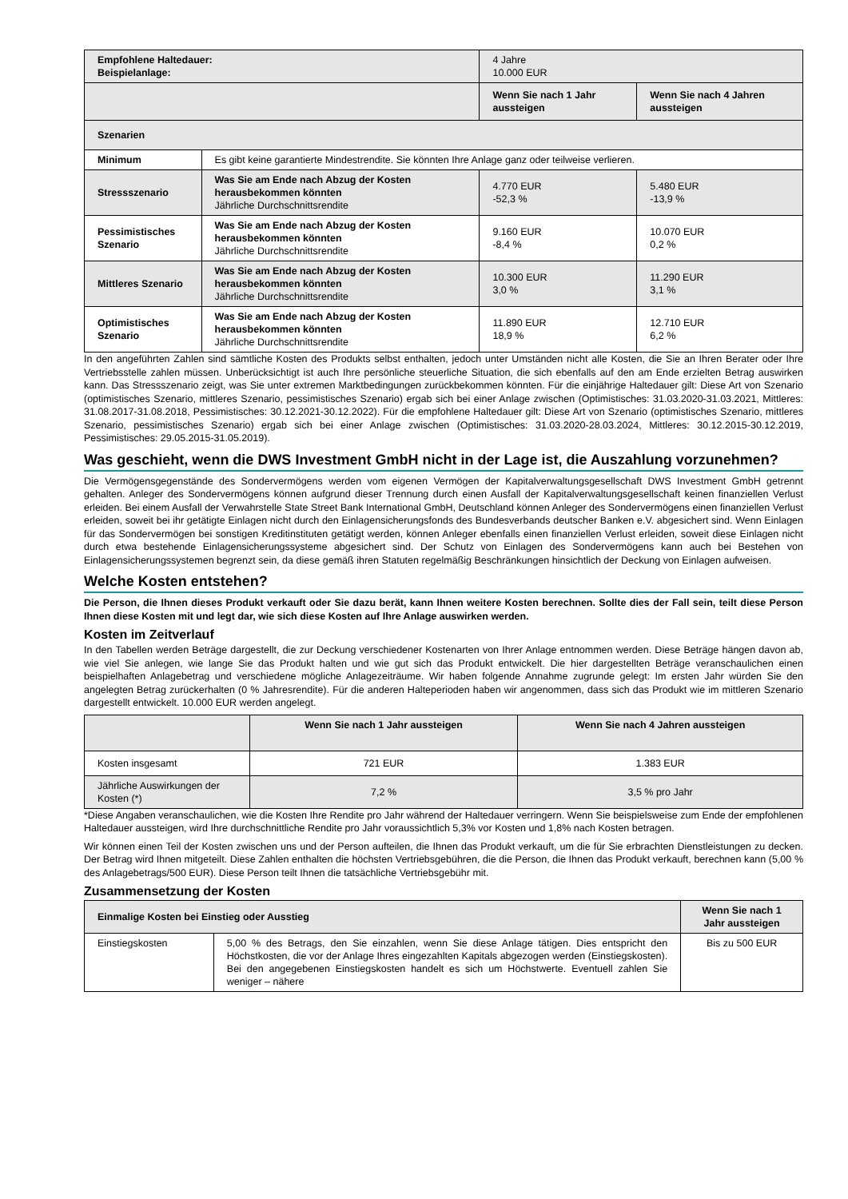| Empfohlene Haltedauer: Beispielanlage: | | 4 Jahre 10.000 EUR | |
| | | Wenn Sie nach 1 Jahr aussteigen | Wenn Sie nach 4 Jahren aussteigen |
| Szenarien | | | |
| Minimum | Es gibt keine garantierte Mindestrendite. Sie könnten Ihre Anlage ganz oder teilweise verlieren. | | |
| Stressszenario | Was Sie am Ende nach Abzug der Kosten herausbekommen könnten Jährliche Durchschnittsrendite | 4.770 EUR -52,3 % | 5.480 EUR -13,9 % |
| Pessimistisches Szenario | Was Sie am Ende nach Abzug der Kosten herausbekommen könnten Jährliche Durchschnittsrendite | 9.160 EUR -8,4 % | 10.070 EUR 0,2 % |
| Mittleres Szenario | Was Sie am Ende nach Abzug der Kosten herausbekommen könnten Jährliche Durchschnittsrendite | 10.300 EUR 3,0 % | 11.290 EUR 3,1 % |
| Optimistisches Szenario | Was Sie am Ende nach Abzug der Kosten herausbekommen könnten Jährliche Durchschnittsrendite | 11.890 EUR 18,9 % | 12.710 EUR 6,2 % |
In den angeführten Zahlen sind sämtliche Kosten des Produkts selbst enthalten, jedoch unter Umständen nicht alle Kosten, die Sie an Ihren Berater oder Ihre Vertriebsstelle zahlen müssen. Unberücksichtigt ist auch Ihre persönliche steuerliche Situation, die sich ebenfalls auf den am Ende erzielten Betrag auswirken kann. Das Stressszenario zeigt, was Sie unter extremen Marktbedingungen zurückbekommen könnten. Für die einjährige Haltedauer gilt: Diese Art von Szenario (optimistisches Szenario, mittleres Szenario, pessimistisches Szenario) ergab sich bei einer Anlage zwischen (Optimistisches: 31.03.2020-31.03.2021, Mittleres: 31.08.2017-31.08.2018, Pessimistisches: 30.12.2021-30.12.2022). Für die empfohlene Haltedauer gilt: Diese Art von Szenario (optimistisches Szenario, mittleres Szenario, pessimistisches Szenario) ergab sich bei einer Anlage zwischen (Optimistisches: 31.03.2020-28.03.2024, Mittleres: 30.12.2015-30.12.2019, Pessimistisches: 29.05.2015-31.05.2019).
Was geschieht, wenn die DWS Investment GmbH nicht in der Lage ist, die Auszahlung vorzunehmen?
Die Vermögensgegenstände des Sondervermögens werden vom eigenen Vermögen der Kapitalverwaltungsgesellschaft DWS Investment GmbH getrennt gehalten. Anleger des Sondervermögens können aufgrund dieser Trennung durch einen Ausfall der Kapitalverwaltungsgesellschaft keinen finanziellen Verlust erleiden. Bei einem Ausfall der Verwahrstelle State Street Bank International GmbH, Deutschland können Anleger des Sondervermögens einen finanziellen Verlust erleiden, soweit bei ihr getätigte Einlagen nicht durch den Einlagensicherungsfonds des Bundesverbands deutscher Banken e.V. abgesichert sind. Wenn Einlagen für das Sondervermögen bei sonstigen Kreditinstituten getätigt werden, können Anleger ebenfalls einen finanziellen Verlust erleiden, soweit diese Einlagen nicht durch etwa bestehende Einlagensicherungssysteme abgesichert sind. Der Schutz von Einlagen des Sondervermögens kann auch bei Bestehen von Einlagensicherungssystemen begrenzt sein, da diese gemäß ihren Statuten regelmäßig Beschränkungen hinsichtlich der Deckung von Einlagen aufweisen.
Welche Kosten entstehen?
Die Person, die Ihnen dieses Produkt verkauft oder Sie dazu berät, kann Ihnen weitere Kosten berechnen. Sollte dies der Fall sein, teilt diese Person Ihnen diese Kosten mit und legt dar, wie sich diese Kosten auf Ihre Anlage auswirken werden.
Kosten im Zeitverlauf
In den Tabellen werden Beträge dargestellt, die zur Deckung verschiedener Kostenarten von Ihrer Anlage entnommen werden. Diese Beträge hängen davon ab, wie viel Sie anlegen, wie lange Sie das Produkt halten und wie gut sich das Produkt entwickelt. Die hier dargestellten Beträge veranschaulichen einen beispielhaften Anlagebetrag und verschiedene mögliche Anlagezeiträume. Wir haben folgende Annahme zugrunde gelegt: Im ersten Jahr würden Sie den angelegten Betrag zurückerhalten (0 % Jahresrendite). Für die anderen Halteperioden haben wir angenommen, dass sich das Produkt wie im mittleren Szenario dargestellt entwickelt. 10.000 EUR werden angelegt.
| | Wenn Sie nach 1 Jahr aussteigen | Wenn Sie nach 4 Jahren aussteigen |
| --- | --- | --- |
| Kosten insgesamt | 721 EUR | 1.383 EUR |
| Jährliche Auswirkungen der Kosten (*) | 7,2 % | 3,5 % pro Jahr |
*Diese Angaben veranschaulichen, wie die Kosten Ihre Rendite pro Jahr während der Haltedauer verringern. Wenn Sie beispielsweise zum Ende der empfohlenen Haltedauer aussteigen, wird Ihre durchschnittliche Rendite pro Jahr voraussichtlich 5,3% vor Kosten und 1,8% nach Kosten betragen.
Wir können einen Teil der Kosten zwischen uns und der Person aufteilen, die Ihnen das Produkt verkauft, um die für Sie erbrachten Dienstleistungen zu decken. Der Betrag wird Ihnen mitgeteilt. Diese Zahlen enthalten die höchsten Vertriebsgebühren, die die Person, die Ihnen das Produkt verkauft, berechnen kann (5,00 % des Anlagebetrags/500 EUR). Diese Person teilt Ihnen die tatsächliche Vertriebsgebühr mit.
Zusammensetzung der Kosten
| Einmalige Kosten bei Einstieg oder Ausstieg | | Wenn Sie nach 1 Jahr aussteigen |
| --- | --- | --- |
| Einstiegskosten | 5,00 % des Betrags, den Sie einzahlen, wenn Sie diese Anlage tätigen. Dies entspricht den Höchstkosten, die vor der Anlage Ihres eingezahlten Kapitals abgezogen werden (Einstiegskosten). Bei den angegebenen Einstiegskosten handelt es sich um Höchstwerte. Eventuell zahlen Sie weniger – nähere | Bis zu 500 EUR |